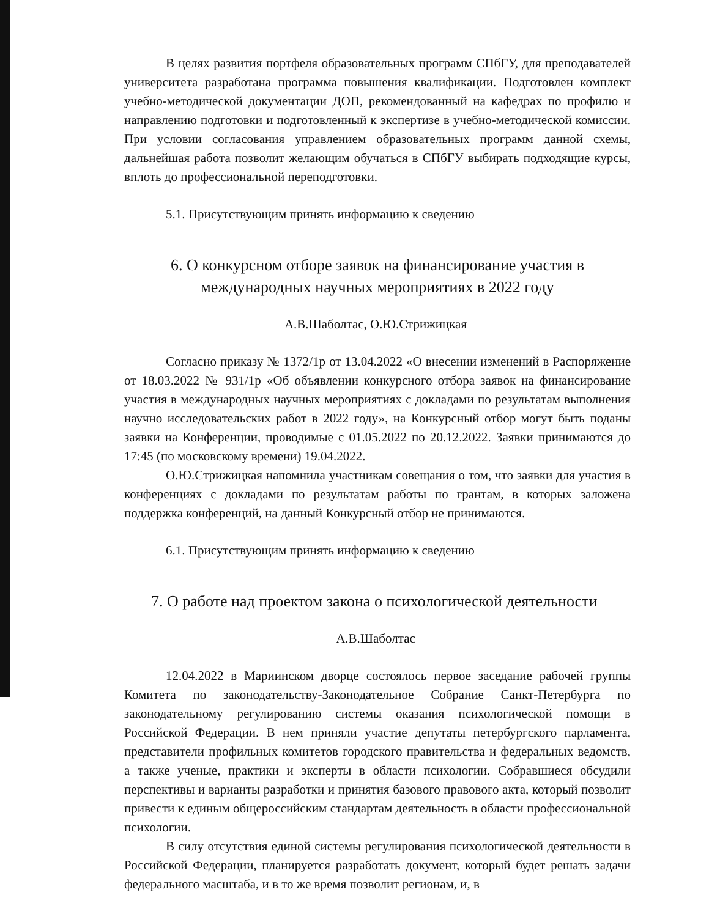В целях развития портфеля образовательных программ СПбГУ, для преподавателей университета разработана программа повышения квалификации. Подготовлен комплект учебно-методической документации ДОП, рекомендованный на кафедрах по профилю и направлению подготовки и подготовленный к экспертизе в учебно-методической комиссии. При условии согласования управлением образовательных программ данной схемы, дальнейшая работа позволит желающим обучаться в СПбГУ выбирать подходящие курсы, вплоть до профессиональной переподготовки.
5.1. Присутствующим принять информацию к сведению
6. О конкурсном отборе заявок на финансирование участия в международных научных мероприятиях в 2022 году
А.В.Шаболтас, О.Ю.Стрижицкая
Согласно приказу № 1372/1р от 13.04.2022 «О внесении изменений в Распоряжение от 18.03.2022 № 931/1р «Об объявлении конкурсного отбора заявок на финансирование участия в международных научных мероприятиях с докладами по результатам выполнения научно исследовательских работ в 2022 году», на Конкурсный отбор могут быть поданы заявки на Конференции, проводимые с 01.05.2022 по 20.12.2022. Заявки принимаются до 17:45 (по московскому времени) 19.04.2022.
О.Ю.Стрижицкая напомнила участникам совещания о том, что заявки для участия в конференциях с докладами по результатам работы по грантам, в которых заложена поддержка конференций, на данный Конкурсный отбор не принимаются.
6.1. Присутствующим принять информацию к сведению
7. О работе над проектом закона о психологической деятельности
А.В.Шаболтас
12.04.2022 в Мариинском дворце состоялось первое заседание рабочей группы Комитета по законодательству-Законодательное Собрание Санкт-Петербурга по законодательному регулированию системы оказания психологической помощи в Российской Федерации. В нем приняли участие депутаты петербургского парламента, представители профильных комитетов городского правительства и федеральных ведомств, а также ученые, практики и эксперты в области психологии. Собравшиеся обсудили перспективы и варианты разработки и принятия базового правового акта, который позволит привести к единым общероссийским стандартам деятельность в области профессиональной психологии.
В силу отсутствия единой системы регулирования психологической деятельности в Российской Федерации, планируется разработать документ, который будет решать задачи федерального масштаба, и в то же время позволит регионам, и, в